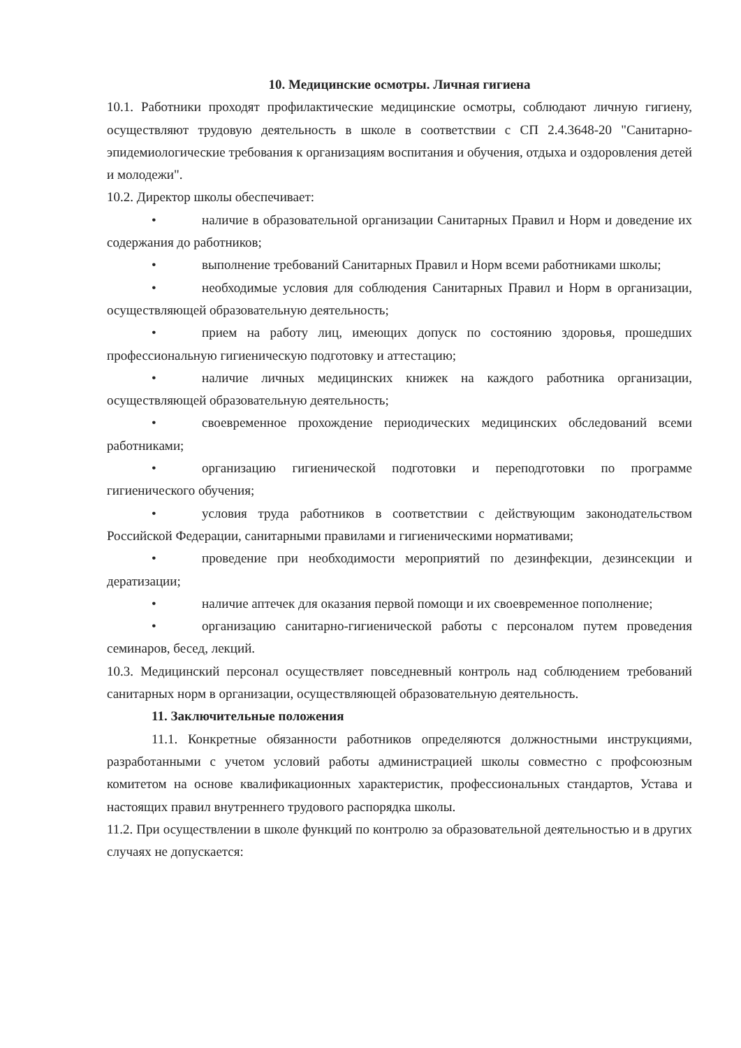10. Медицинские осмотры. Личная гигиена
10.1. Работники проходят профилактические медицинские осмотры, соблюдают личную гигиену, осуществляют трудовую деятельность в школе в соответствии с СП 2.4.3648-20 "Санитарно-эпидемиологические требования к организациям воспитания и обучения, отдыха и оздоровления детей и молодежи".
10.2. Директор школы обеспечивает:
• наличие в образовательной организации Санитарных Правил и Норм и доведение их содержания до работников;
• выполнение требований Санитарных Правил и Норм всеми работниками школы;
• необходимые условия для соблюдения Санитарных Правил и Норм в организации, осуществляющей образовательную деятельность;
• прием на работу лиц, имеющих допуск по состоянию здоровья, прошедших профессиональную гигиеническую подготовку и аттестацию;
• наличие личных медицинских книжек на каждого работника организации, осуществляющей образовательную деятельность;
• своевременное прохождение периодических медицинских обследований всеми работниками;
• организацию гигиенической подготовки и переподготовки по программе гигиенического обучения;
• условия труда работников в соответствии с действующим законодательством Российской Федерации, санитарными правилами и гигиеническими нормативами;
• проведение при необходимости мероприятий по дезинфекции, дезинсекции и дератизации;
• наличие аптечек для оказания первой помощи и их своевременное пополнение;
• организацию санитарно-гигиенической работы с персоналом путем проведения семинаров, бесед, лекций.
10.3. Медицинский персонал осуществляет повседневный контроль над соблюдением требований санитарных норм в организации, осуществляющей образовательную деятельность.
11. Заключительные положения
11.1. Конкретные обязанности работников определяются должностными инструкциями, разработанными с учетом условий работы администрацией школы совместно с профсоюзным комитетом на основе квалификационных характеристик, профессиональных стандартов, Устава и настоящих правил внутреннего трудового распорядка школы.
11.2. При осуществлении в школе функций по контролю за образовательной деятельностью и в других случаях не допускается: